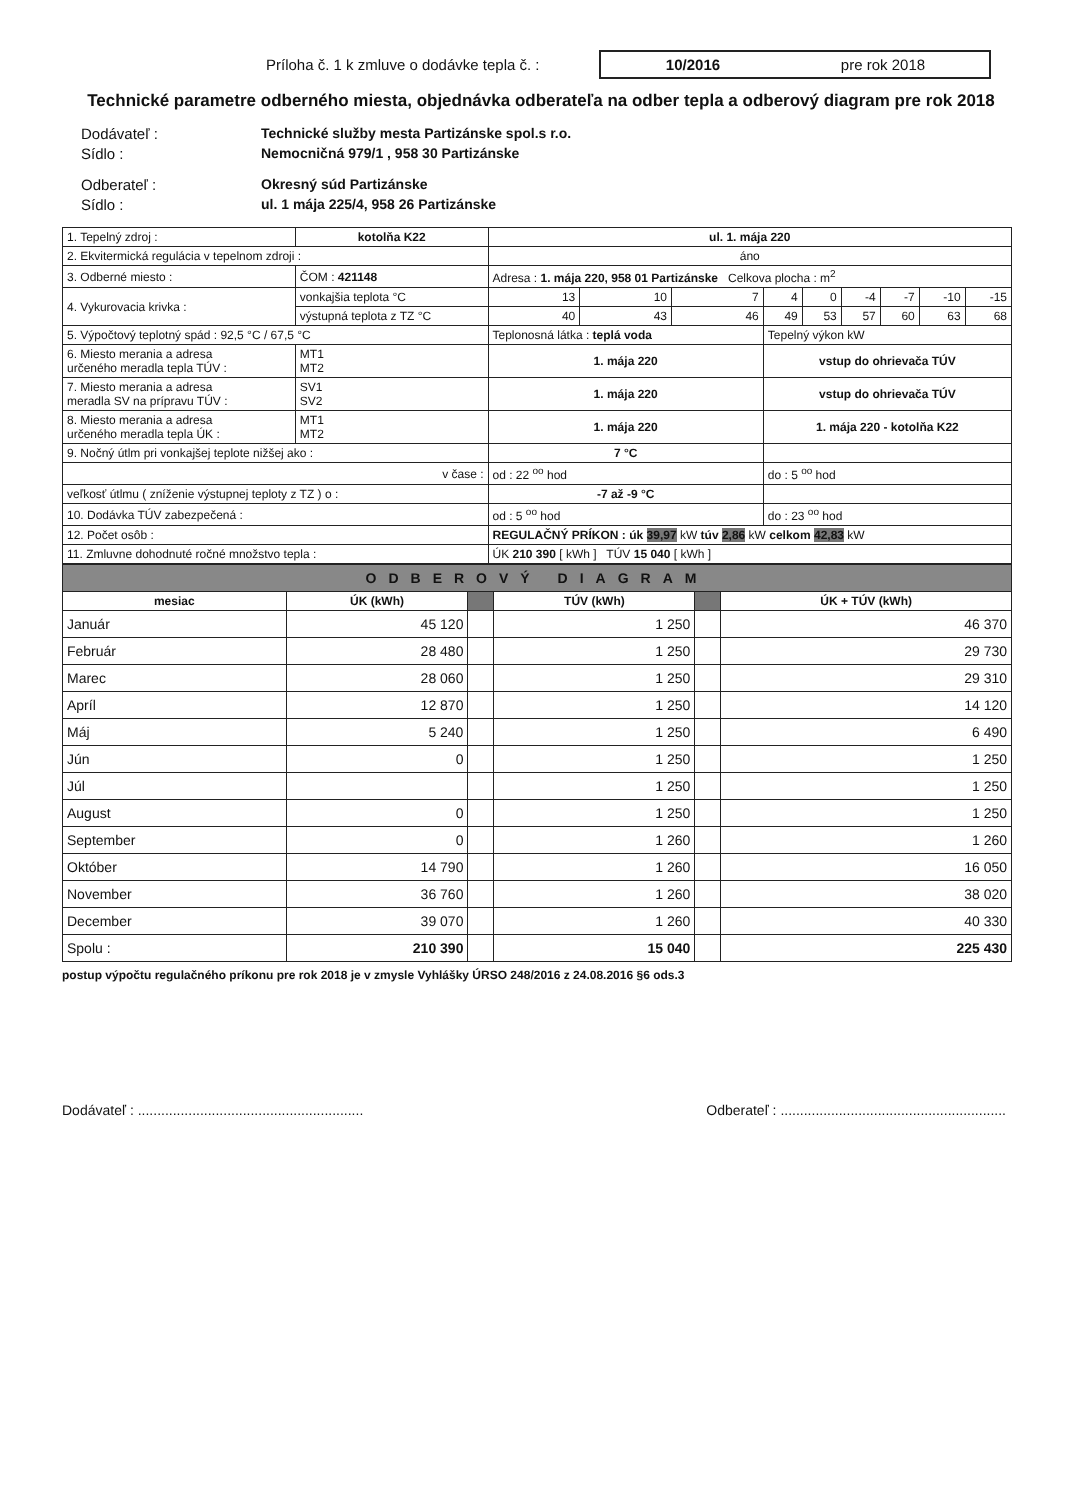Príloha č. 1 k zmluve o dodávke tepla č. :
10/2016 pre rok 2018
Technické parametre odberného miesta, objednávka odberateľa na odber tepla a odberový diagram pre rok 2018
Dodávateľ : Technické služby mesta Partizánske spol.s r.o. Sídlo : Nemocničná 979/1 , 958 30 Partizánske
Odberateľ : Okresný súd Partizánske Sídlo : ul. 1 mája 225/4, 958 26 Partizánske
| 1. Tepelný zdroj : | kotolňa K22 | | ul. 1. mája 220 | | | | | | | | |
| 2. Ekvitermická regulácia v tepelnom zdroji : | | | áno | | | | | | | | |
| 3. Odberné miesto : | ČOM : 421148 | | Adresa : 1. mája 220, 958 01 Partizánske Celkova plocha : m<sup>2</sup> | | | | | | | | |
| 4. Vykurovacia krivka : | vonkajšia teplota °C | | 13 | 10 | 7 | 4 | 0 | -4 | -7 | -10 | -15 |
| | výstupná teplota z TZ °C | | 40 | 43 | 46 | 49 | 53 | 57 | 60 | 63 | 68 |
| 5. Výpočtový teplotný spád : 92,5 °C / 67,5 °C | | | Teplonosná látka : teplá voda | | | Tepelný výkon kW | | | | | |
| 6. Miesto merania a adresa určeného meradla tepla TÚV : | | MT1 MT2 | 1. mája 220 | | | vstup do ohrievača TÚV | | | | | |
| 7. Miesto merania a adresa meradla SV na prípravu TÚV : | | SV1 SV2 | 1. mája 220 | | | vstup do ohrievača TÚV | | | | | |
| 8. Miesto merania a adresa určeného meradla tepla ÚK : | | MT1 MT2 | 1. mája 220 | | | 1. mája 220 - kotolňa K22 | | | | | |
| 9. Nočný útlm pri vonkajšej teplote nižšej ako : | | | 7 °C | | | | | | | | |
| v čase : | | | od : 22 <sup>oo</sup> hod | | | do : 5 <sup>oo</sup> hod | | | | | |
| veľkosť útlmu ( zníženie výstupnej teploty z TZ ) o : | | | -7 až -9 °C | | | | | | | | |
| 10. Dodávka TÚV zabezpečená : | | | od : 5 <sup>oo</sup> hod | | | do : 23 <sup>oo</sup> hod | | | | | |
| 12. Počet osôb : | | | REGULAČNÝ PRÍKON : úk 39,97 kW túv 2,86 kW celkom 42,83 kW | | | | | | | | |
| 11. Zmluvne dohodnuté ročné množstvo tepla : | | | ÚK 210 390 [ kWh ] TÚV 15 040 [ kWh ] | | | | | | | | |
| ODBEROVÝ DIAGRAM | | | | | |
| mesiac | ÚK (kWh) | | TÚV (kWh) | | ÚK + TÚV (kWh) |
| Január | 45 120 | | 1 250 | | 46 370 |
| Február | 28 480 | | 1 250 | | 29 730 |
| Marec | 28 060 | | 1 250 | | 29 310 |
| Apríl | 12 870 | | 1 250 | | 14 120 |
| Máj | 5 240 | | 1 250 | | 6 490 |
| Jún | 0 | | 1 250 | | 1 250 |
| Júl | | | 1 250 | | 1 250 |
| August | 0 | | 1 250 | | 1 250 |
| September | 0 | | 1 260 | | 1 260 |
| Október | 14 790 | | 1 260 | | 16 050 |
| November | 36 760 | | 1 260 | | 38 020 |
| December | 39 070 | | 1 260 | | 40 330 |
| Spolu : | 210 390 | | 15 040 | | 225 430 |
postup výpočtu regulačného príkonu pre rok 2018 je v zmysle Vyhlášky ÚRSO 248/2016 z 24.08.2016 §6 ods.3
Dodávateľ : .......................................................... Odberateľ : ..........................................................